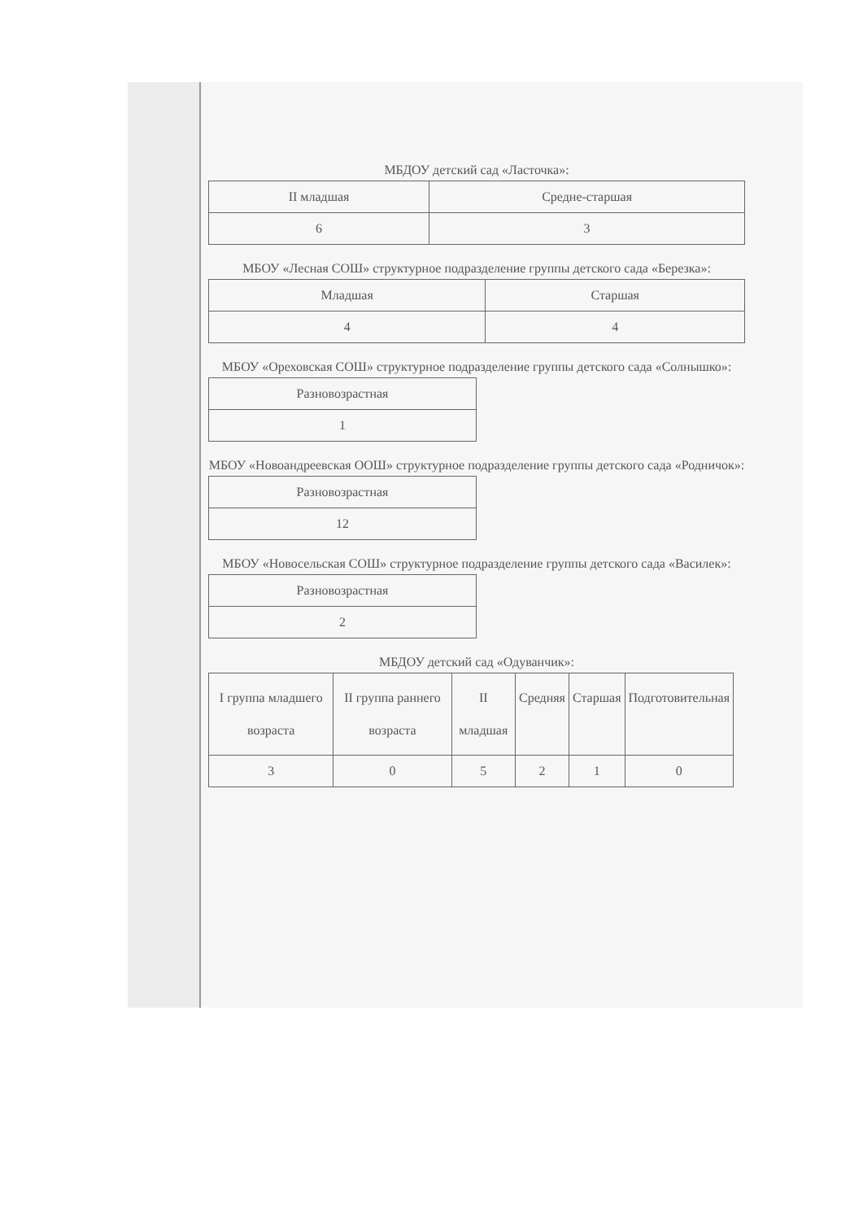МБДОУ детский сад «Ласточка»:
| II младшая | Средне-старшая |
| --- | --- |
| 6 | 3 |
МБОУ «Лесная СОШ» структурное подразделение группы детского сада «Березка»:
| Младшая | Старшая |
| --- | --- |
| 4 | 4 |
МБОУ «Ореховская СОШ» структурное подразделение группы детского сада «Солнышко»:
| Разновозрастная |
| --- |
| 1 |
МБОУ «Новоандреевская ООШ» структурное подразделение группы детского сада «Родничок»:
| Разновозрастная |
| --- |
| 12 |
МБОУ «Новосельская СОШ» структурное подразделение группы детского сада «Василек»:
| Разновозрастная |
| --- |
| 2 |
МБДОУ детский сад «Одуванчик»:
| I группа младшего возраста | II группа раннего возраста | II младшая | Средняя | Старшая | Подготовительная |
| --- | --- | --- | --- | --- | --- |
| 3 | 0 | 5 | 2 | 1 | 0 |